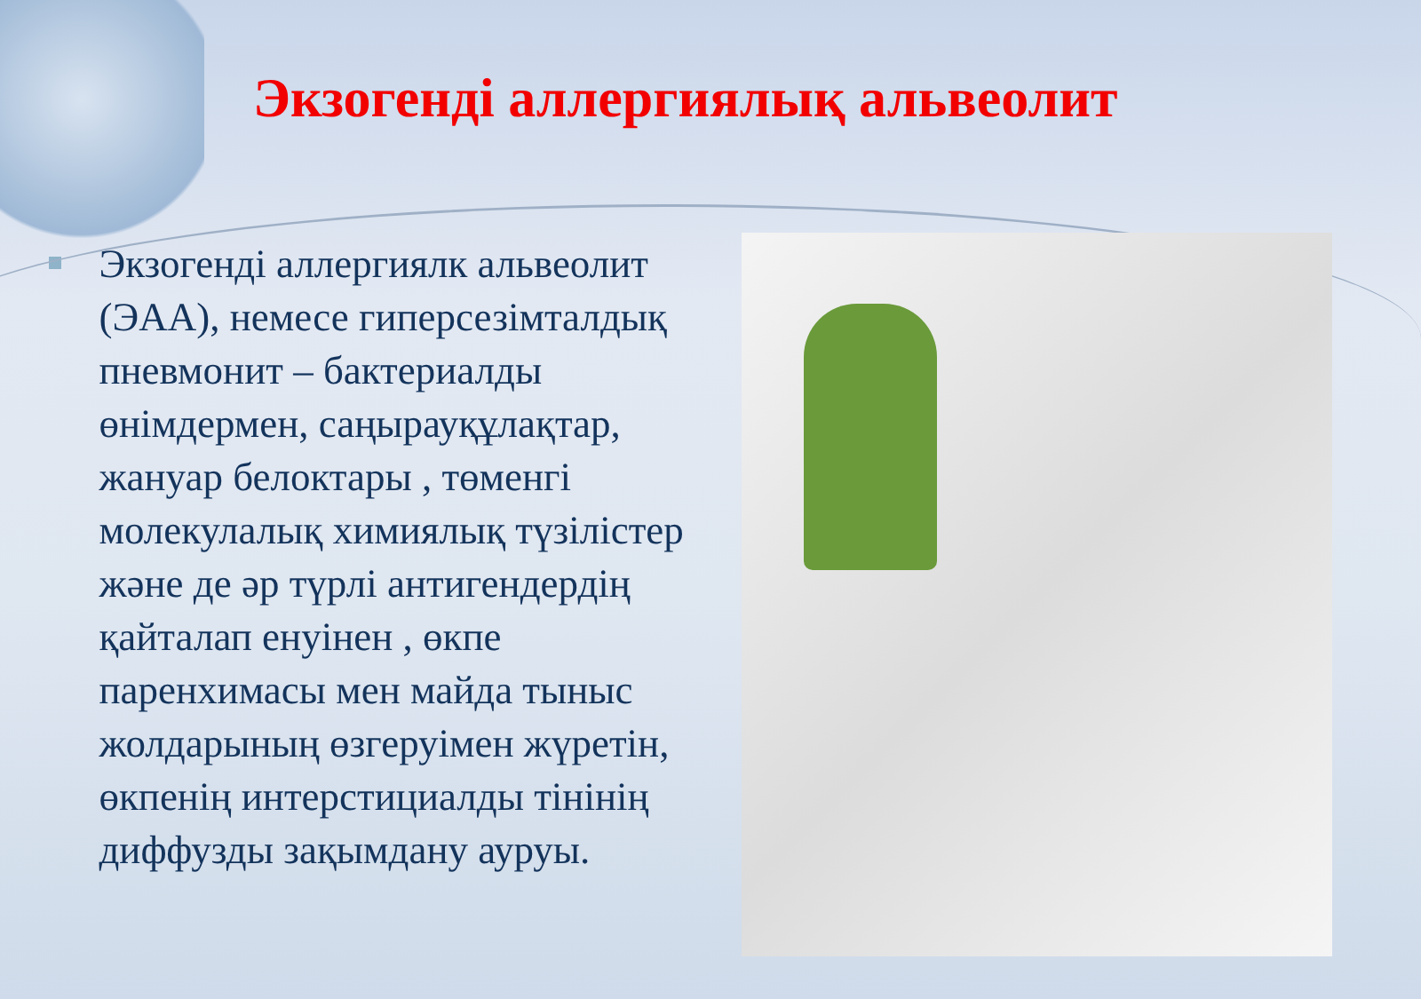Экзогенді аллергиялық альвеолит
Экзогенді аллергиялк альвеолит (ЭАА), немесе гиперсезімталдық пневмонит – бактериалды өнімдермен, саңырауқұлақтар, жануар белоктары , төменгі молекулалық химиялық түзілістер және де әр түрлі антигендердің қайталап енуінен , өкпе паренхимасы мен майда тыныс жолдарының өзгеруімен жүретін, өкпенің интерстициалды тінінің диффузды зақымдану ауруы.